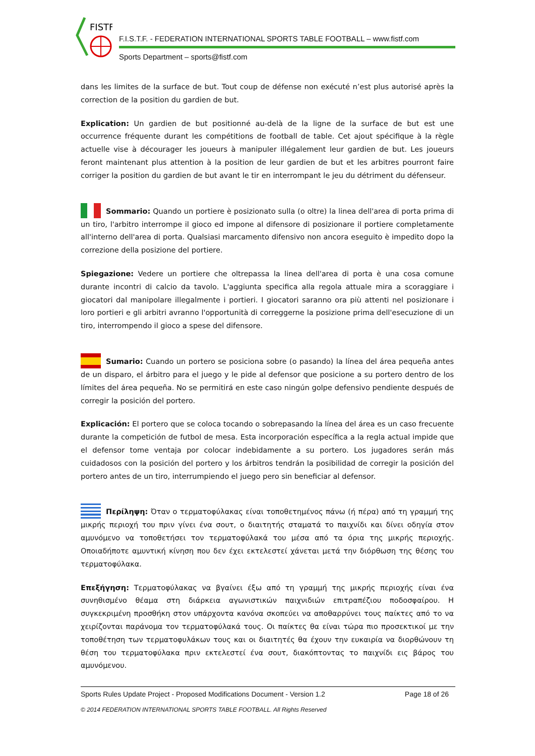FISTF
F.I.S.T.F. - FEDERATION INTERNATIONAL SPORTS TABLE FOOTBALL – www.fistf.com
Sports Department – sports@fistf.com
dans les limites de la surface de but. Tout coup de défense non exécuté n’est plus autorisé après la correction de la position du gardien de but.
Explication: Un gardien de but positionné au-delà de la ligne de la surface de but est une occurrence fréquente durant les compétitions de football de table. Cet ajout spécifique à la règle actuelle vise à décourager les joueurs à manipuler illégalement leur gardien de but. Les joueurs feront maintenant plus attention à la position de leur gardien de but et les arbitres pourront faire corriger la position du gardien de but avant le tir en interrompant le jeu du détriment du défenseur.
Sommario: Quando un portiere è posizionato sulla (o oltre) la linea dell'area di porta prima di un tiro, l'arbitro interrompe il gioco ed impone al difensore di posizionare il portiere completamente all'interno dell'area di porta. Qualsiasi marcamento difensivo non ancora eseguito è impedito dopo la correzione della posizione del portiere.
Spiegazione: Vedere un portiere che oltrepassa la linea dell'area di porta è una cosa comune durante incontri di calcio da tavolo. L'aggiunta specifica alla regola attuale mira a scoraggiare i giocatori dal manipolare illegalmente i portieri. I giocatori saranno ora più attenti nel posizionare i loro portieri e gli arbitri avranno l'opportunità di correggerne la posizione prima dell'esecuzione di un tiro, interrompendo il gioco a spese del difensore.
Sumario: Cuando un portero se posiciona sobre (o pasando) la línea del área pequeña antes de un disparo, el árbitro para el juego y le pide al defensor que posicione a su portero dentro de los límites del área pequeña. No se permitirá en este caso ningún golpe defensivo pendiente después de corregir la posición del portero.
Explicación: El portero que se coloca tocando o sobrepasando la línea del área es un caso frecuente durante la competición de futbol de mesa. Esta incorporación específica a la regla actual impide que el defensor tome ventaja por colocar indebidamente a su portero. Los jugadores serán más cuidadosos con la posición del portero y los árbitros tendrán la posibilidad de corregir la posición del portero antes de un tiro, interrumpiendo el juego pero sin beneficiar al defensor.
Περίληψη: Όταν ο τερματοφύλακας είναι τοποθετημένος πάνω (ή πέρα) από τη γραμμή της μικρής περιοχή του πριν γίνει ένα σουτ, ο διαιτητής σταματά το παιχνίδι και δίνει οδηγία στον αμυνόμενο να τοποθετήσει τον τερματοφύλακά του μέσα από τα όρια της μικρής περιοχής. Οποιαδήποτε αμυντική κίνηση που δεν έχει εκτελεστεί χάνεται μετά την διόρθωση της θέσης του τερματοφύλακα.
Επεξήγηση: Τερματοφύλακας να βγαίνει έξω από τη γραμμή της μικρής περιοχής είναι ένα συνηθισμένο θέαμα στη διάρκεια αγωνιστικών παιχνιδιών επιτραπέζιου ποδοσφαίρου. Η συγκεκριμένη προσθήκη στον υπάρχοντα κανόνα σκοπεύει να αποθαρρύνει τους παίκτες από το να χειρίζονται παράνομα τον τερματοφύλακά τους. Οι παίκτες θα είναι τώρα πιο προσεκτικοί με την τοποθέτηση των τερματοφυλάκων τους και οι διαιτητές θα έχουν την ευκαιρία να διορθώνουν τη θέση του τερματοφύλακα πριν εκτελεστεί ένα σουτ, διακόπτοντας το παιχνίδι εις βάρος του αμυνόμενου.
Page 18 of 26 Sports Rules Update Project - Proposed Modifications Document - Version 1.2
© 2014 FEDERATION INTERNATIONAL SPORTS TABLE FOOTBALL. All Rights Reserved